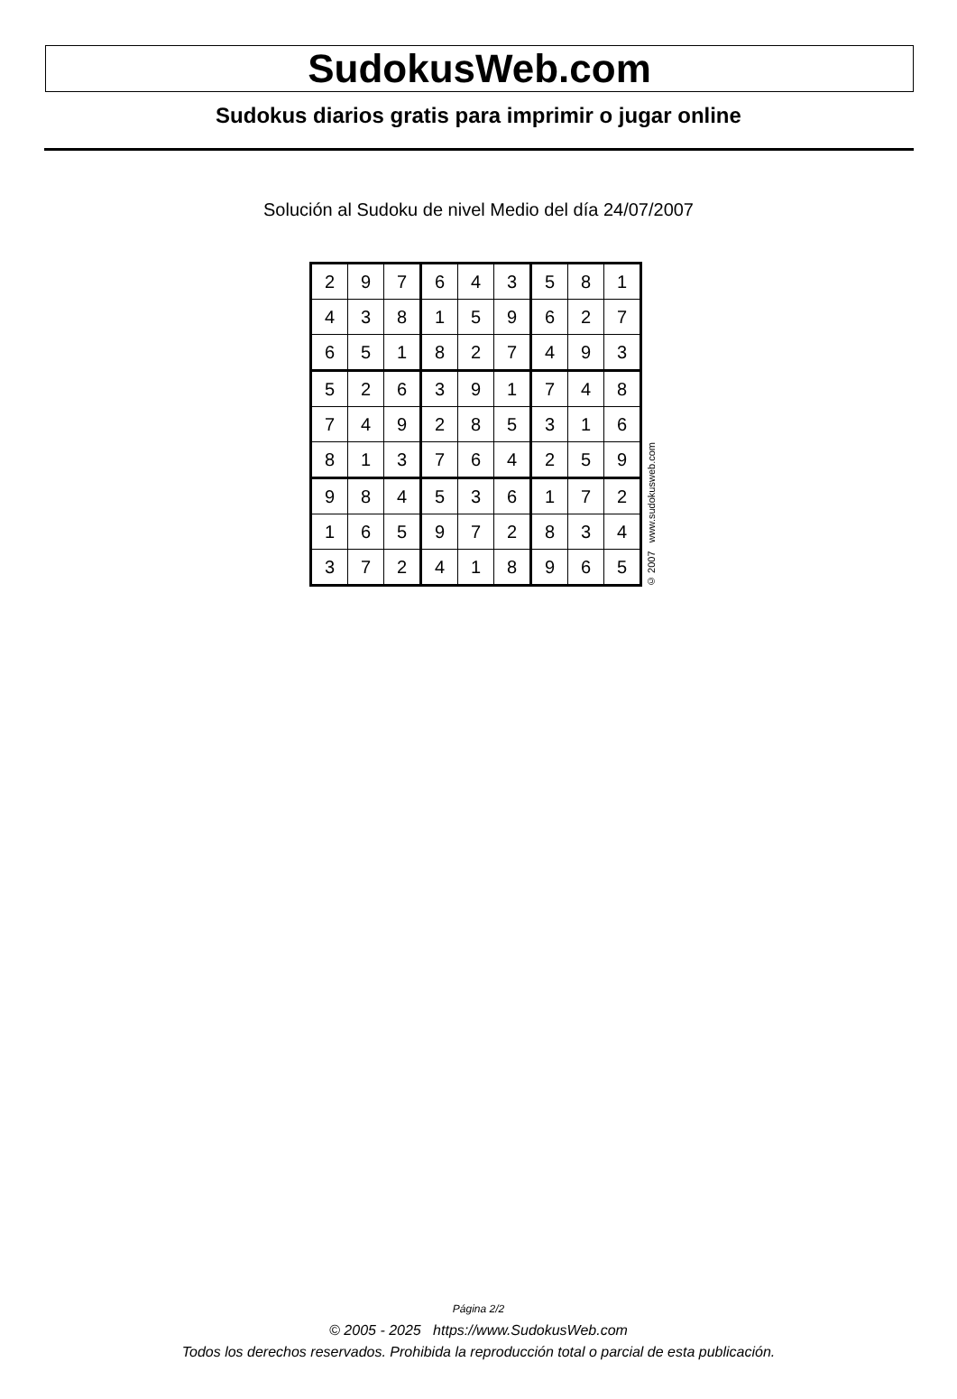SudokusWeb.com
Sudokus diarios gratis para imprimir o jugar online
Solución al Sudoku de nivel Medio del día 24/07/2007
| 2 | 9 | 7 | 6 | 4 | 3 | 5 | 8 | 1 |
| 4 | 3 | 8 | 1 | 5 | 9 | 6 | 2 | 7 |
| 6 | 5 | 1 | 8 | 2 | 7 | 4 | 9 | 3 |
| 5 | 2 | 6 | 3 | 9 | 1 | 7 | 4 | 8 |
| 7 | 4 | 9 | 2 | 8 | 5 | 3 | 1 | 6 |
| 8 | 1 | 3 | 7 | 6 | 4 | 2 | 5 | 9 |
| 9 | 8 | 4 | 5 | 3 | 6 | 1 | 7 | 2 |
| 1 | 6 | 5 | 9 | 7 | 2 | 8 | 3 | 4 |
| 3 | 7 | 2 | 4 | 1 | 8 | 9 | 6 | 5 |
© 2007 www.sudokusweb.com
Página 2/2
© 2005 - 2025 https://www.SudokusWeb.com
Todos los derechos reservados. Prohibida la reproducción total o parcial de esta publicación.